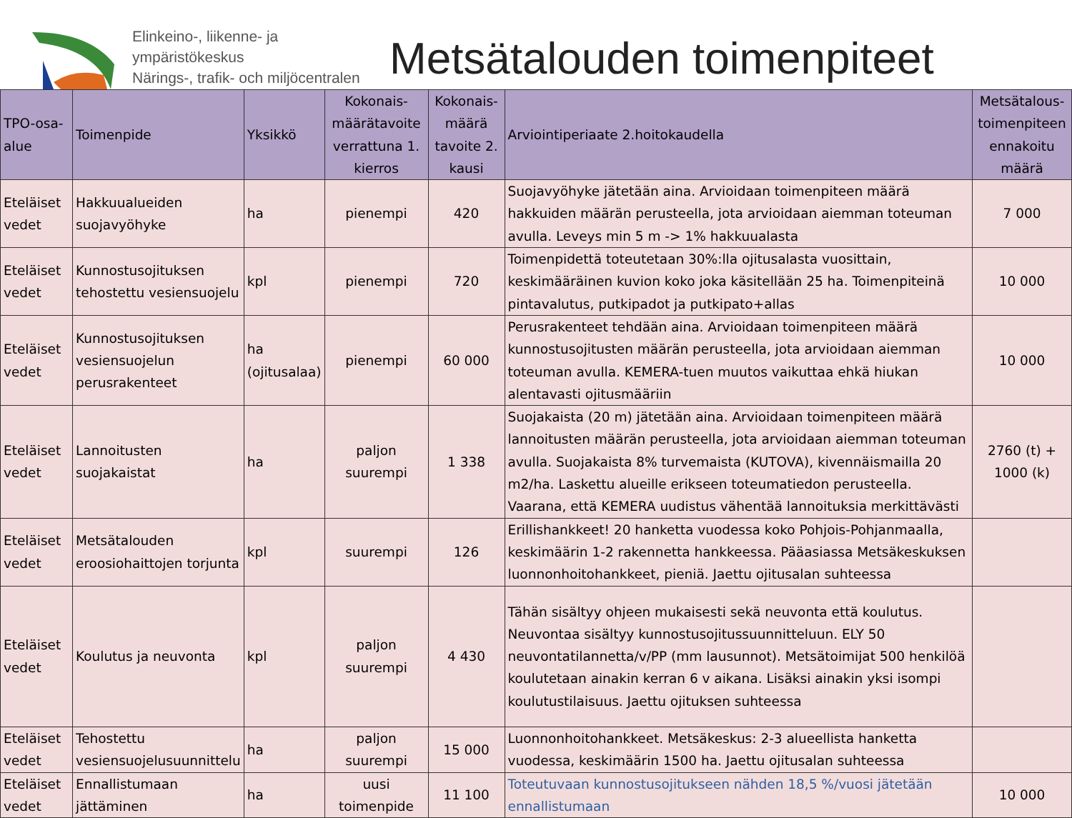Elinkeino-, liikenne- ja ympäristökeskus
Närings-, trafik- och miljöcentralen
Metsätalouden toimenpiteet
| TPO-osa-alue | Toimenpide | Yksikkö | Kokonais-määrätavoite verrattuna 1. kierros | Kokonais-määrä tavoite 2. kausi | Arviointiperiaate 2.hoitokaudella | Metsätalous-toimenpiteen ennakoitu määrä |
| --- | --- | --- | --- | --- | --- | --- |
| Eteläiset vedet | Hakkuualueiden suojavyöhyke | ha | pienempi | 420 | Suojavyöhyke jätetään aina. Arvioidaan toimenpiteen määrä hakkuiden määrän perusteella, jota arvioidaan aiemman toteuman avulla. Leveys min 5 m -> 1% hakkuualasta | 7 000 |
| Eteläiset vedet | Kunnostusojituksen tehostettu vesiensuojelu | kpl | pienempi | 720 | Toimenpidettä toteutetaan 30%:lla ojitusalasta vuosittain, keskimääräinen kuvion koko joka käsitellään 25 ha. Toimenpiteinä pintavalutus, putkipadot ja putkipato+allas | 10 000 |
| Eteläiset vedet | Kunnostusojituksen vesiensuojelun perusrakenteet | ha (ojitusalaa) | pienempi | 60 000 | Perusrakenteet tehdään aina. Arvioidaan toimenpiteen määrä kunnostusojitusten määrän perusteella, jota arvioidaan aiemman toteuman avulla. KEMERA-tuen muutos vaikuttaa ehkä hiukan alentavasti ojitusmääriin | 10 000 |
| Eteläiset vedet | Lannoitusten suojakaistat | ha | paljon suurempi | 1 338 | Suojakaista (20 m) jätetään aina. Arvioidaan toimenpiteen määrä lannoitusten määrän perusteella, jota arvioidaan aiemman toteuman avulla. Suojakaista 8% turvemaista (KUTOVA), kivennäismailla 20 m2/ha. Laskettu alueille erikseen toteumatiedon perusteella. Vaarana, että KEMERA uudistus vähentää lannoituksia merkittävästi | 2760 (t) + 1000 (k) |
| Eteläiset vedet | Metsätalouden eroosiohaittojen torjunta | kpl | suurempi | 126 | Erillishankkeet! 20 hanketta vuodessa koko Pohjois-Pohjanmaalla, keskimäärin 1-2 rakennetta hankkeessa. Pääasiassa Metsäkeskuksen luonnonhoitohankkeet, pieniä. Jaettu ojitusalan suhteessa | |
| Eteläiset vedet | Koulutus ja neuvonta | kpl | paljon suurempi | 4 430 | Tähän sisältyy ohjeen mukaisesti sekä neuvonta että koulutus. Neuvontaa sisältyy kunnostusojitussuunnitteluun. ELY 50 neuvontatilannetta/v/PP (mm lausunnot). Metsätoimijat 500 henkilöä koulutetaan ainakin kerran 6 v aikana. Lisäksi ainakin yksi isompi koulutustilaisuus. Jaettu ojituksen suhteessa | |
| Eteläiset vedet | Tehostettu vesiensuojelusuunnittelu | ha | paljon suurempi | 15 000 | Luonnonhoitohankkeet. Metsäkeskus: 2-3 alueellista hanketta vuodessa, keskimäärin 1500 ha. Jaettu ojitusalan suhteessa | |
| Eteläiset vedet | Ennallistumaan jättäminen | ha | uusi toimenpide | 11 100 | Toteutuvaan kunnostusojitukseen nähden 18,5 %/vuosi jätetään ennallistumaan | 10 000 |